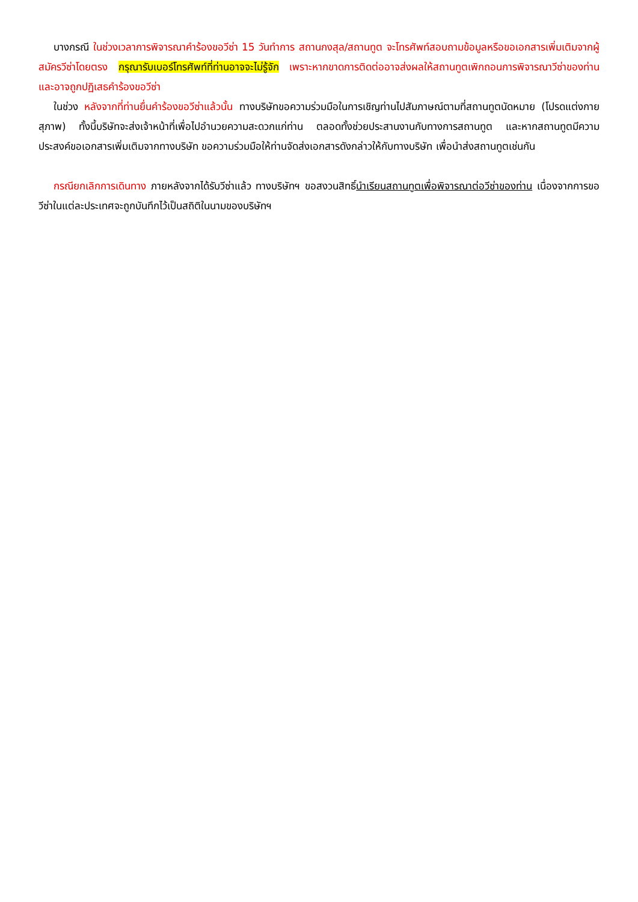บางกรณี ในช่วงเวลาการพิจารณาคำร้องขอวีซ่า 15 วันทำการ สถานกงสุล/สถานทูต จะโทรศัพท์สอบถามข้อมูลหรือขอเอกสารเพิ่มเติมจากผู้สมัครวีซ่าโดยตรง กรุณารับเบอร์โทรศัพท์ที่ท่านอาจจะไม่รู้จัก เพราะหากขาดการติดต่ออาจส่งผลให้สถานทูตเพิกถอนการพิจารณาวีซ่าของท่าน และอาจถูกปฏิเสธคำร้องขอวีซ่า
ในช่วง หลังจากที่ท่านยื่นคำร้องขอวีซ่าแล้วนั้น ทางบริษัทขอความร่วมมือในการเชิญท่านไปสัมภาษณ์ตามที่สถานทูตนัดหมาย (โปรดแต่งกายสุภาพ) ทั้งนี้บริษัทจะส่งเจ้าหน้าที่เพื่อไปอำนวยความสะดวกแก่ท่าน ตลอดทั้งช่วยประสานงานกับทางการสถานทูต และหากสถานทูตมีความประสงค์ขอเอกสารเพิ่มเติมจากทางบริษัท ขอความร่วมมือให้ท่านจัดส่งเอกสารดังกล่าวให้กับทางบริษัท เพื่อนำส่งสถานทูตเช่นกัน
กรณียกเลิกการเดินทาง ภายหลังจากได้รับวีซ่าแล้ว ทางบริษัทฯ ขอสงวนสิทธิ์นำเรียนสถานทูตเพื่อพิจารณาต่อวีซ่าของท่าน เนื่องจากการขอวีซ่าในแต่ละประเทศจะถูกบันทึกไว้เป็นสถิติในนามของบริษัทฯ